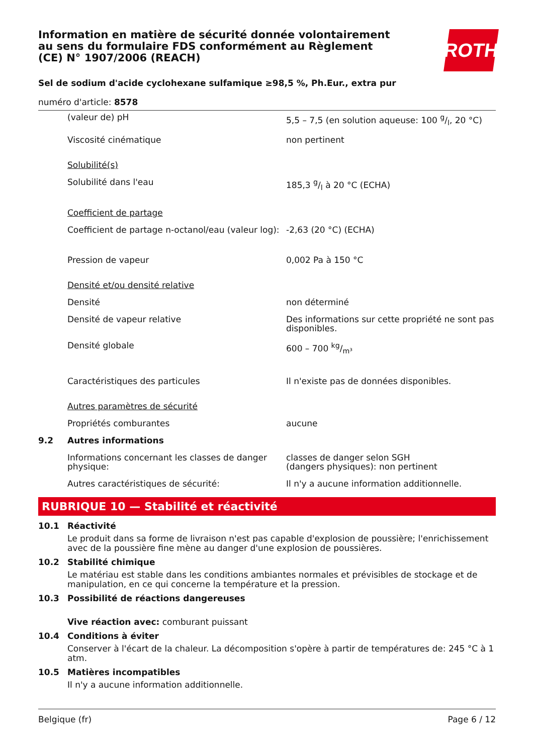ROTH
Information en matière de sécurité donnée volontairement au sens du formulaire FDS conformément au Règlement (CE) N° 1907/2006 (REACH)
Sel de sodium d'acide cyclohexane sulfamique ≥98,5 %, Ph.Eur., extra pur
numéro d'article: 8578
| | (valeur de) pH | 5,5 – 7,5 (en solution aqueuse: 100 g/l, 20 °C) |
| | Viscosité cinématique | non pertinent |
| | Solubilité(s) | |
| | Solubilité dans l'eau | 185,3 g/l à 20 °C (ECHA) |
| | Coefficient de partage | |
| | Coefficient de partage n-octanol/eau (valeur log): | -2,63 (20 °C) (ECHA) |
| | Pression de vapeur | 0,002 Pa à 150 °C |
| | Densité et/ou densité relative | |
| | Densité | non déterminé |
| | Densité de vapeur relative | Des informations sur cette propriété ne sont pas disponibles. |
| | Densité globale | 600 – 700 kg/m³ |
| | Caractéristiques des particules | Il n'existe pas de données disponibles. |
| | Autres paramètres de sécurité | |
| | Propriétés comburantes | aucune |
| 9.2 | Autres informations | |
| | Informations concernant les classes de danger physique: | classes de danger selon SGH (dangers physiques): non pertinent |
| | Autres caractéristiques de sécurité: | Il n'y a aucune information additionnelle. |
RUBRIQUE 10 — Stabilité et réactivité
10.1 Réactivité
Le produit dans sa forme de livraison n'est pas capable d'explosion de poussière; l'enrichissement avec de la poussière fine mène au danger d'une explosion de poussières.
10.2 Stabilité chimique
Le matériau est stable dans les conditions ambiantes normales et prévisibles de stockage et de manipulation, en ce qui concerne la température et la pression.
10.3 Possibilité de réactions dangereuses
Vive réaction avec: comburant puissant
10.4 Conditions à éviter
Conserver à l'écart de la chaleur. La décomposition s'opère à partir de températures de: 245 °C à 1 atm.
10.5 Matières incompatibles
Il n'y a aucune information additionnelle.
Belgique (fr) Page 6 / 12